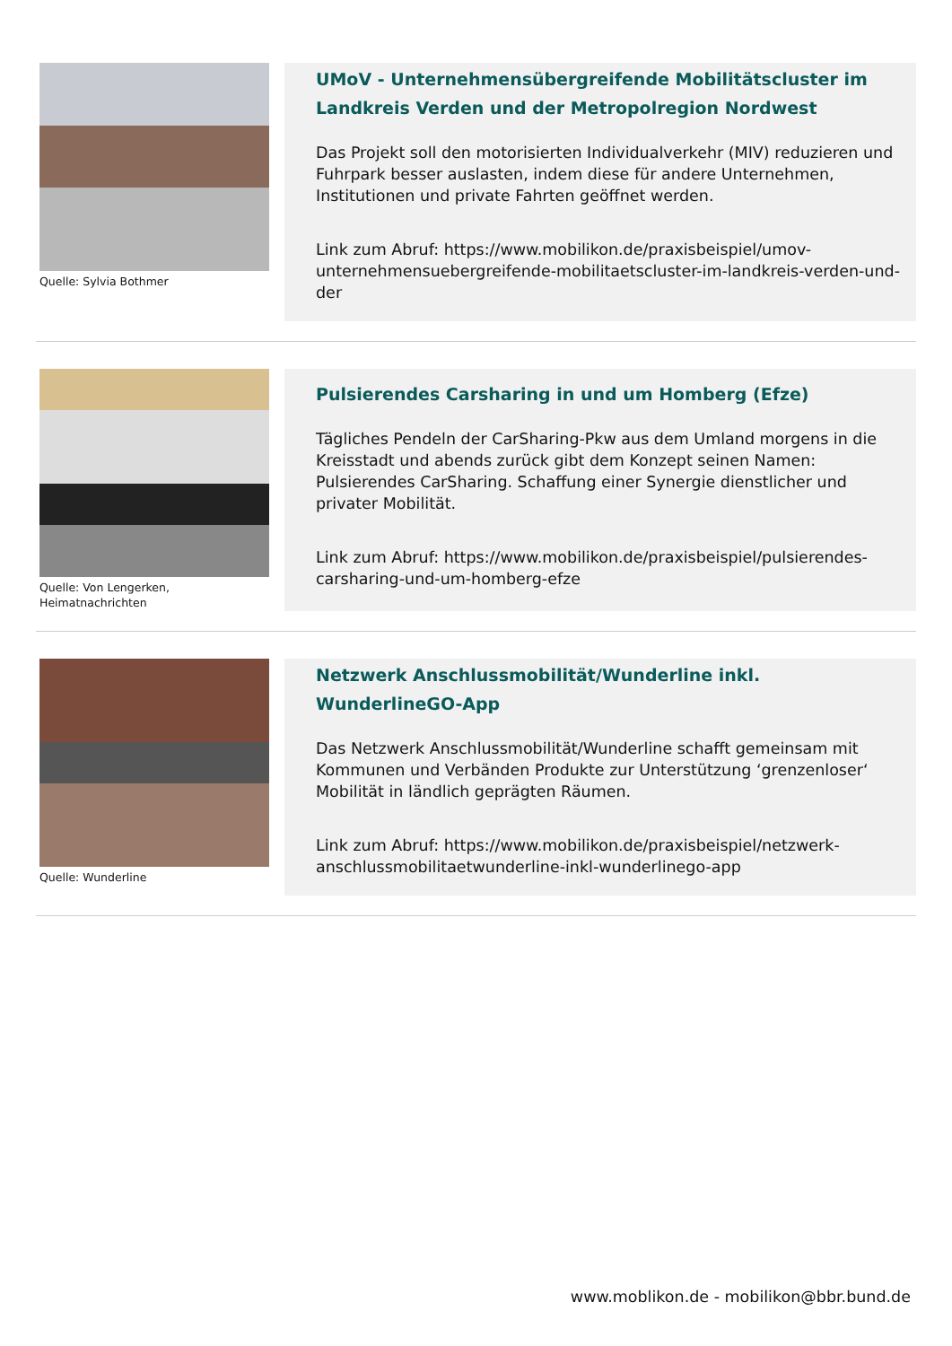Quelle: Sylvia Bothmer
UMoV - Unternehmensübergreifende Mobilitätscluster im Landkreis Verden und der Metropolregion Nordwest
Das Projekt soll den motorisierten Individualverkehr (MIV) reduzieren und Fuhrpark besser auslasten, indem diese für andere Unternehmen, Institutionen und private Fahrten geöffnet werden.
Link zum Abruf: https://www.mobilikon.de/praxisbeispiel/umov-unternehmensuebergreifende-mobilitaetscluster-im-landkreis-verden-und-der
Quelle: Von Lengerken, Heimatnachrichten
Pulsierendes Carsharing in und um Homberg (Efze)
Tägliches Pendeln der CarSharing-Pkw aus dem Umland morgens in die Kreisstadt und abends zurück gibt dem Konzept seinen Namen: Pulsierendes CarSharing. Schaffung einer Synergie dienstlicher und privater Mobilität.
Link zum Abruf: https://www.mobilikon.de/praxisbeispiel/pulsierendes-carsharing-und-um-homberg-efze
Quelle: Wunderline
Netzwerk Anschlussmobilität/Wunderline inkl. WunderlineGO-App
Das Netzwerk Anschlussmobilität/Wunderline schafft gemeinsam mit Kommunen und Verbänden Produkte zur Unterstützung ‘grenzenloser‘ Mobilität in ländlich geprägten Räumen.
Link zum Abruf: https://www.mobilikon.de/praxisbeispiel/netzwerk-anschlussmobilitaetwunderline-inkl-wunderlinego-app
www.moblikon.de - mobilikon@bbr.bund.de